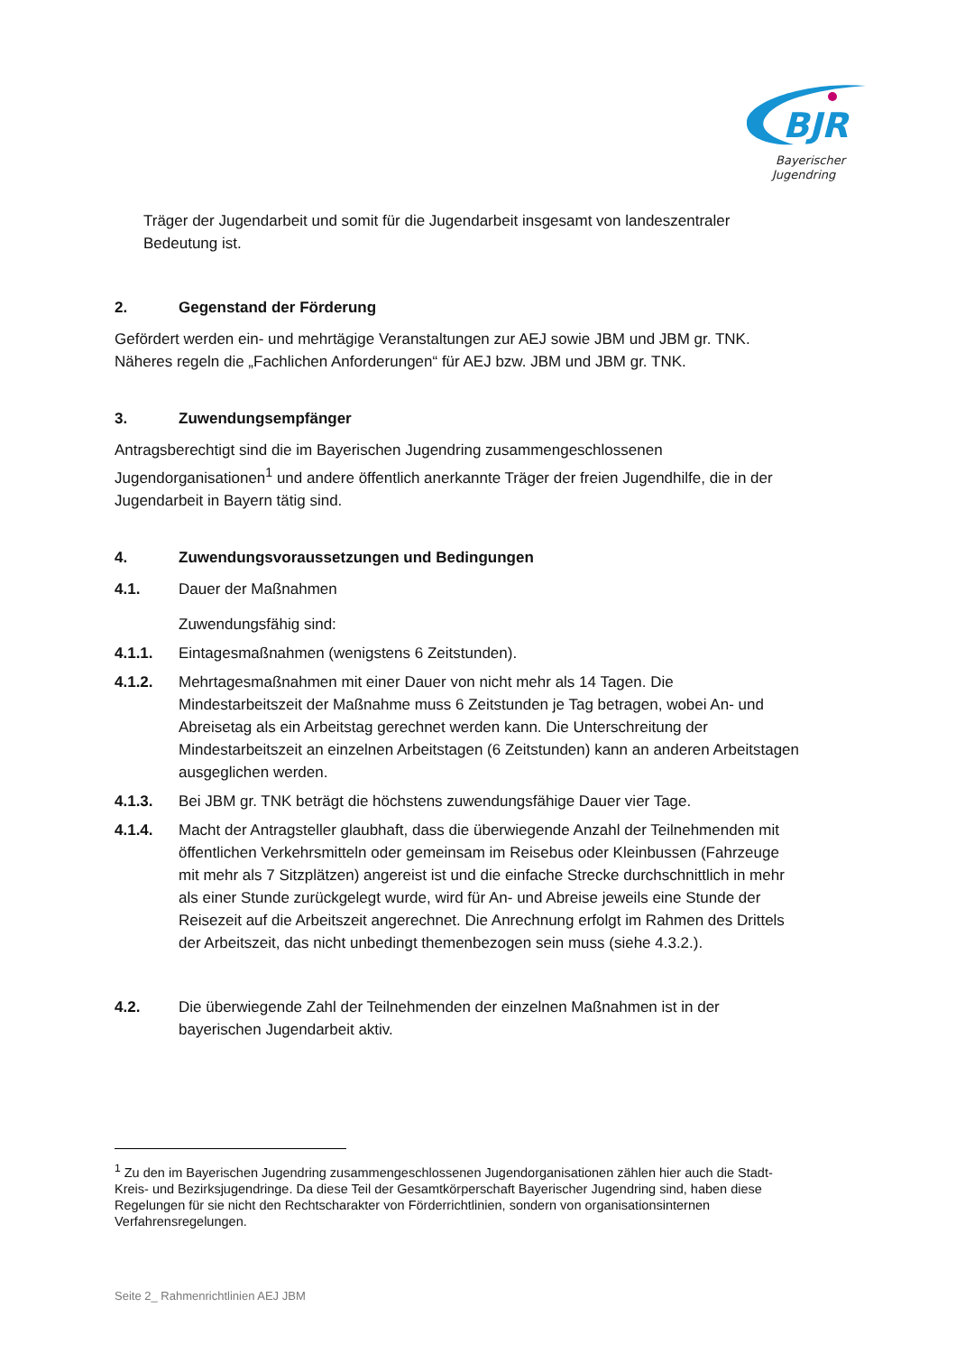BJR
Bayerischer
Jugendring
Träger der Jugendarbeit und somit für die Jugendarbeit insgesamt von landeszentraler Bedeutung ist.
2. Gegenstand der Förderung
Gefördert werden ein- und mehrtägige Veranstaltungen zur AEJ sowie JBM und JBM gr. TNK. Näheres regeln die „Fachlichen Anforderungen“ für AEJ bzw. JBM und JBM gr. TNK.
3. Zuwendungsempfänger
Antragsberechtigt sind die im Bayerischen Jugendring zusammengeschlossenen Jugendorganisationen<sup>1</sup> und andere öffentlich anerkannte Träger der freien Jugendhilfe, die in der Jugendarbeit in Bayern tätig sind.
4. Zuwendungsvoraussetzungen und Bedingungen
4.1. Dauer der Maßnahmen
Zuwendungsfähig sind:
4.1.1. Eintagesmaßnahmen (wenigstens 6 Zeitstunden).
4.1.2. Mehrtagesmaßnahmen mit einer Dauer von nicht mehr als 14 Tagen. Die Mindestarbeitszeit der Maßnahme muss 6 Zeitstunden je Tag betragen, wobei An- und Abreisetag als ein Arbeitstag gerechnet werden kann. Die Unterschreitung der Mindestarbeitszeit an einzelnen Arbeitstagen (6 Zeitstunden) kann an anderen Arbeitstagen ausgeglichen werden.
4.1.3. Bei JBM gr. TNK beträgt die höchstens zuwendungsfähige Dauer vier Tage.
4.1.4. Macht der Antragsteller glaubhaft, dass die überwiegende Anzahl der Teilnehmenden mit öffentlichen Verkehrsmitteln oder gemeinsam im Reisebus oder Kleinbussen (Fahrzeuge mit mehr als 7 Sitzplätzen) angereist ist und die einfache Strecke durchschnittlich in mehr als einer Stunde zurückgelegt wurde, wird für An- und Abreise jeweils eine Stunde der Reisezeit auf die Arbeitszeit angerechnet. Die Anrechnung erfolgt im Rahmen des Drittels der Arbeitszeit, das nicht unbedingt themenbezogen sein muss (siehe 4.3.2.).
4.2. Die überwiegende Zahl der Teilnehmenden der einzelnen Maßnahmen ist in der bayerischen Jugendarbeit aktiv.
<sup>1</sup> Zu den im Bayerischen Jugendring zusammengeschlossenen Jugendorganisationen zählen hier auch die Stadt- Kreis- und Bezirksjugendringe. Da diese Teil der Gesamtkörperschaft Bayerischer Jugendring sind, haben diese Regelungen für sie nicht den Rechtscharakter von Förderrichtlinien, sondern von organisationsinternen Verfahrensregelungen.
Seite 2_ Rahmenrichtlinien AEJ JBM